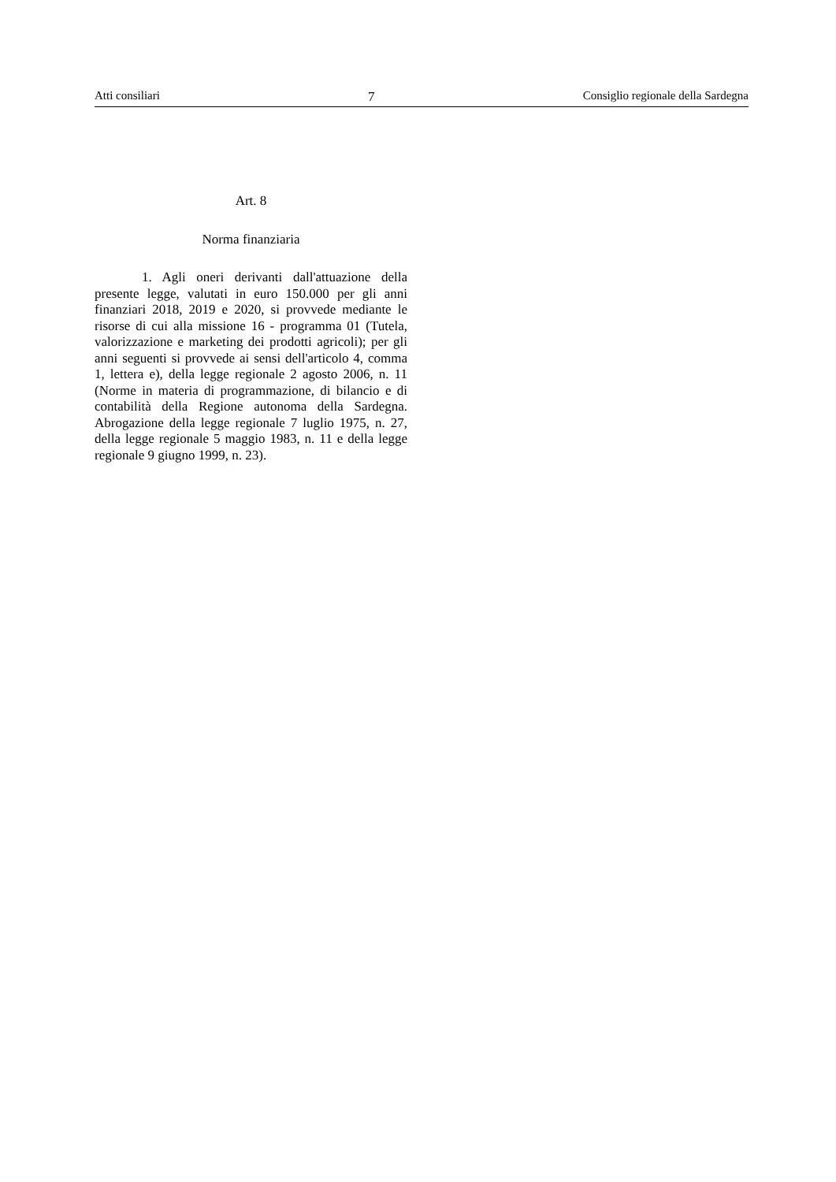Atti consiliari 7 Consiglio regionale della Sardegna
Art. 8
Norma finanziaria
1. Agli oneri derivanti dall'attuazione della presente legge, valutati in euro 150.000 per gli anni finanziari 2018, 2019 e 2020, si provvede mediante le risorse di cui alla missione 16 - programma 01 (Tutela, valorizzazione e marketing dei prodotti agricoli); per gli anni seguenti si provvede ai sensi dell'articolo 4, comma 1, lettera e), della legge regionale 2 agosto 2006, n. 11 (Norme in materia di programmazione, di bilancio e di contabilità della Regione autonoma della Sardegna. Abrogazione della legge regionale 7 luglio 1975, n. 27, della legge regionale 5 maggio 1983, n. 11 e della legge regionale 9 giugno 1999, n. 23).